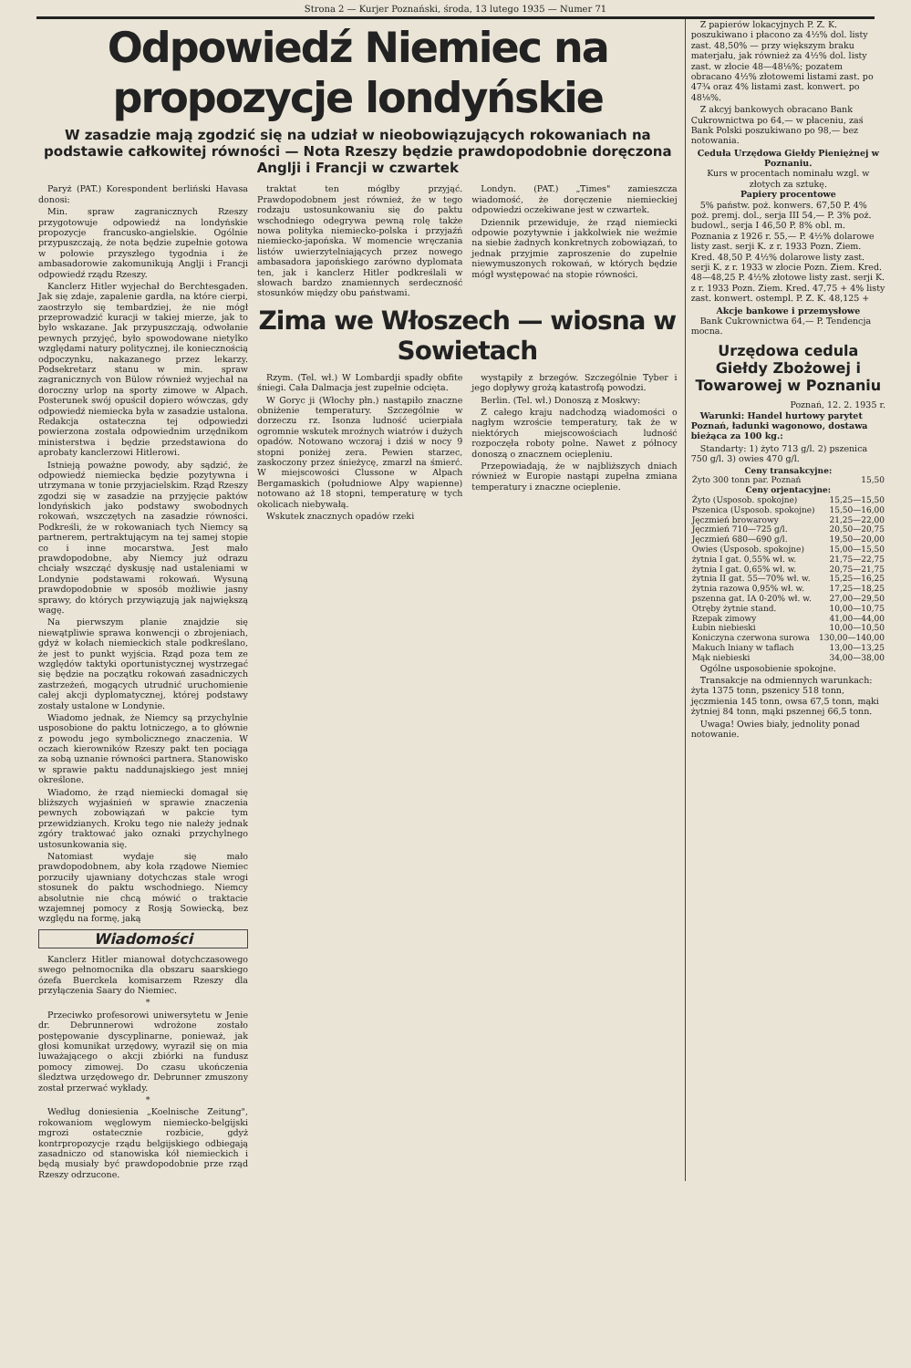Strona 2 — Kurjer Poznański, środa, 13 lutego 1935 — Numer 71
Odpowiedź Niemiec na propozycje londyńskie
W zasadzie mają zgodzić się na udział w nieobowiązujących rokowaniach na podstawie całkowitej równości — Nota Rzeszy będzie prawdopodobnie doręczona Anglji i Francji w czwartek
Paryż (PAT.) Korespondent berliński Havasa donosi:
Min. spraw zagranicznych Rzeszy przygotowuje odpowiedź na londyńskie propozycje francusko-angielskie. Ogólnie przypuszczają, że nota będzie zupełnie gotowa w połowie przyszłego tygodnia i że ambasadorowie zakomunikują Anglji i Francji odpowiedź rządu Rzeszy.
Kanclerz Hitler wyjechał do Berchtesgaden. Jak się zdaje, zapalenie gardła, na które cierpi, zaostrzyło się tembardziej, że nie mógł przeprowadzić kuracji w takiej mierze, jak to było wskazane. Jak przypuszczają, odwołanie pewnych przyjęć, było spowodowane nietylko względami natury politycznej, ile koniecznością odpoczynku, nakazanego przez lekarzy. Podsekretarz stanu w min. spraw zagranicznych von Bülow również wyjechał na doroczny urlop na sporty zimowe w Alpach. Posterunek swój opuścił dopiero wówczas, gdy odpowiedź niemiecka była w zasadzie ustalona. Redakcja ostateczna tej odpowiedzi powierzona została odpowiednim urzędnikom ministerstwa i będzie przedstawiona do aprobaty kanclerzowi Hitlerowi.
Istnieją poważne powody, aby sądzić, że odpowiedź niemiecka będzie pozytywna i utrzymana w tonie przyjacielskim. Rząd Rzeszy zgodzi się w zasadzie na przyjęcie paktów londyńskich jako podstawy swobodnych rokowań, wszczętych na zasadzie równości. Podkreśli, że w rokowaniach tych Niemcy są partnerem, pertraktującym na tej samej stopie co i inne mocarstwa. Jest mało prawdopodobne, aby Niemcy już odrazu chciały wszcząć dyskusję nad ustaleniami w Londynie podstawami rokowań. Wysuną prawdopodobnie w sposób możliwie jasny sprawy, do których przywiązują jak największą wagę.
Na pierwszym planie znajdzie się niewątpliwie sprawa konwencji o zbrojeniach, gdyż w kołach niemieckich stale podkreślano, że jest to punkt wyjścia. Rząd poza tem ze względów taktyki oportunistycznej wystrzegać się będzie na początku rokowań zasadniczych zastrzeżeń, mogących utrudnić uruchomienie całej akcji dyplomatycznej, której podstawy zostały ustalone w Londynie.
Wiadomo jednak, że Niemcy są przychylnie usposobione do paktu lotniczego, a to głównie z powodu jego symbolicznego znaczenia. W oczach kierowników Rzeszy pakt ten pociąga za sobą uznanie równości partnera. Stanowisko w sprawie paktu naddunajskiego jest mniej określone.
Wiadomo, że rząd niemiecki domagał się bliższych wyjaśnień w sprawie znaczenia pewnych zobowiązań w pakcie tym przewidzianych. Kroku tego nie należy jednak zgóry traktować jako oznaki przychylnego ustosunkowania się.
Natomiast wydaje się mało prawdopodobnem, aby koła rządowe Niemiec porzuciły ujawniany dotychczas stale wrogi stosunek do paktu wschodniego. Niemcy absolutnie nie chcą mówić o traktacie wzajemnej pomocy z Rosją Sowiecką, bez względu na formę, jaką
Wiadomości
Kanclerz Hitler mianował dotychczasowego swego pełnomocnika dla obszaru saarskiego ózefa Buerckela komisarzem Rzeszy dla przyłączenia Saary do Niemiec.
*
Przeciwko profesorowi uniwersytetu w Jenie dr. Debrunnerowi wdrożone zostało postępowanie dyscyplinarne, ponieważ, jak głosi komunikat urzędowy, wyraził się on mia luważającego o akcji zbiórki na fundusz pomocy zimowej. Do czasu ukończenia śledztwa urzędowego dr. Debrunner zmuszony został przerwać wykłady.
*
Według doniesienia „Koelnische Zeitung", rokowaniom węglowym niemiecko-belgijski mgrozi ostatecznie rozbicie, gdyż kontrpropozycje rządu belgijskiego odbiegają zasadniczo od stanowiska kół niemieckich i będą musiały być prawdopodobnie prze rząd Rzeszy odrzucone.
traktat ten mógłby przyjąć. Prawdopodobnem jest również, że w tego rodzaju ustosunkowaniu się do paktu wschodniego odegrywa pewną rolę także nowa polityka niemiecko-polska i przyjaźń niemiecko-japońska. W momencie wręczania listów uwierzytelniających przez nowego ambasadora japońskiego zarówno dyplomata ten, jak i kanclerz Hitler podkreślali w słowach bardzo znamiennych serdeczność stosunków między obu państwami.
Londyn. (PAT.) „Times" zamieszcza wiadomość, że doręczenie niemieckiej odpowiedzi oczekiwane jest w czwartek.
Dziennik przewiduje, że rząd niemiecki odpowie pozytywnie i jakkolwiek nie weźmie na siebie żadnych konkretnych zobowiązań, to jednak przyjmie zaproszenie do zupełnie niewymuszonych rokowań, w których będzie mógł występować na stopie równości.
Zima we Włoszech — wiosna w Sowietach
Rzym. (Tel. wł.) W Lombardji spadły obfite śniegi. Cała Dalmacja jest zupełnie odcięta.
W Goryc ji (Włochy płn.) nastąpiło znaczne obniżenie temperatury. Szczególnie w dorzeczu rz. Isonza ludność ucierpiała ogromnie wskutek mroźnych wiatrów i dużych opadów. Notowano wczoraj i dziś w nocy 9 stopni poniżej zera. Pewien starzec, zaskoczony przez śnieżycę, zmarzł na śmierć. W miejscowości Clussone w Alpach Bergamaskich (południowe Alpy wapienne) notowano aż 18 stopni, temperaturę w tych okolicach niebywałą.
Wskutek znacznych opadów rzeki
wystąpiły z brzegów. Szczególnie Tyber i jego dopływy grożą katastrofą powodzi.
Berlin. (Tel. wł.) Donoszą z Moskwy:
Z całego kraju nadchodzą wiadomości o nagłym wzroście temperatury, tak że w niektórych miejscowościach ludność rozpoczęła roboty polne. Nawet z północy donoszą o znacznem ociepleniu.
Przepowiadają, że w najbliższych dniach również w Europie nastąpi zupełna zmiana temperatury i znaczne ocieplenie.
Z papierów lokacyjnych P. Z. K. poszukiwano i płacono za 4½% dol. listy zast. 48,50% — przy większym braku materjału, jak również za 4½% dol. listy zast. w złocie 48—48⅛%; pozatem obracano 4½% złotowemi listami zast. po 47¾ oraz 4% listami zast. konwert. po 48⅛%.
Z akcyj bankowych obracano Bank Cukrownictwa po 64,— w płaceniu, zaś Bank Polski poszukiwano po 98,— bez notowania.
Ceduła Urzędowa Giełdy Pieniężnej w Poznaniu.
Kurs w procentach nominału wzgl. w złotych za sztukę.
Papiery procentowe
5% państw. poż. konwers. 67,50 P. 4% poż. premj. dol., serja III 54,— P. 3% poż. budowl., serja I 46,50 P. 8% obl. m. Poznania z 1926 r. 55,— P. 4½% dolarowe listy zast. serji K. z r. 1933 Pozn. Ziem. Kred. 48,50 P. 4½% dolarowe listy zast. serji K. z r. 1933 w złocie Pozn. Ziem. Kred. 48—48,25 P. 4½% złotowe listy zast. serji K. z r. 1933 Pozn. Ziem. Kred. 47,75 + 4% listy zast. konwert. ostempl. P. Z. K. 48,125 +
Akcje bankowe i przemysłowe
Bank Cukrownictwa 64,— P. Tendencja mocna.
Urzędowa cedula Giełdy Zbożowej i Towarowej w Poznaniu
Poznań, 12. 2. 1935 r.
Warunki: Handel hurtowy parytet Poznań, ładunki wagonowo, dostawa bieżąca za 100 kg.:
Standarty: 1) żyto 713 g/l. 2) pszenica 750 g/l. 3) owies 470 g/l.
| Ceny transakcyjne: | |
| Żyto 300 tonn par. Poznań | 15,50 |
| Ceny orjentacyjne: | |
| Żyto (Usposob. spokojne) | 15,25—15,50 |
| Pszenica (Usposob. spokojne) | 15,50—16,00 |
| Jęczmień browarowy | 21,25—22,00 |
| Jęczmień 710—725 g/l. | 20,50—20,75 |
| Jęczmień 680—690 g/l. | 19,50—20,00 |
| Owies (Usposob. spokojne) | 15,00—15,50 |
| żytnia I gat. 0,55% wł. w. | 21,75—22,75 |
| żytnia I gat. 0,65% wł. w. | 20,75—21,75 |
| żytnia II gat. 55—70% wł. w. | 15,25—16,25 |
| żytnia razowa 0,95% wł. w. | 17,25—18,25 |
| pszenna gat. IA 0-20% wł. w. | 27,00—29,50 |
| Otręby żytnie stand. | 10,00—10,75 |
| Rzepak zimowy | 41,00—44,00 |
| Łubin niebieski | 10,00—10,50 |
| Koniczyna czerwona surowa | 130,00—140,00 |
| Makuch lniany w taflach | 13,00—13,25 |
| Mąk niebieski | 34,00—38,00 |
Ogólne usposobienie spokojne.
Transakcje na odmiennych warunkach: żyta 1375 tonn, pszenicy 518 tonn, jęczmienia 145 tonn, owsa 67,5 tonn, mąki żytniej 84 tonn, mąki pszennej 66,5 tonn.
Uwaga! Owies biały, jednolity ponad notowanie.